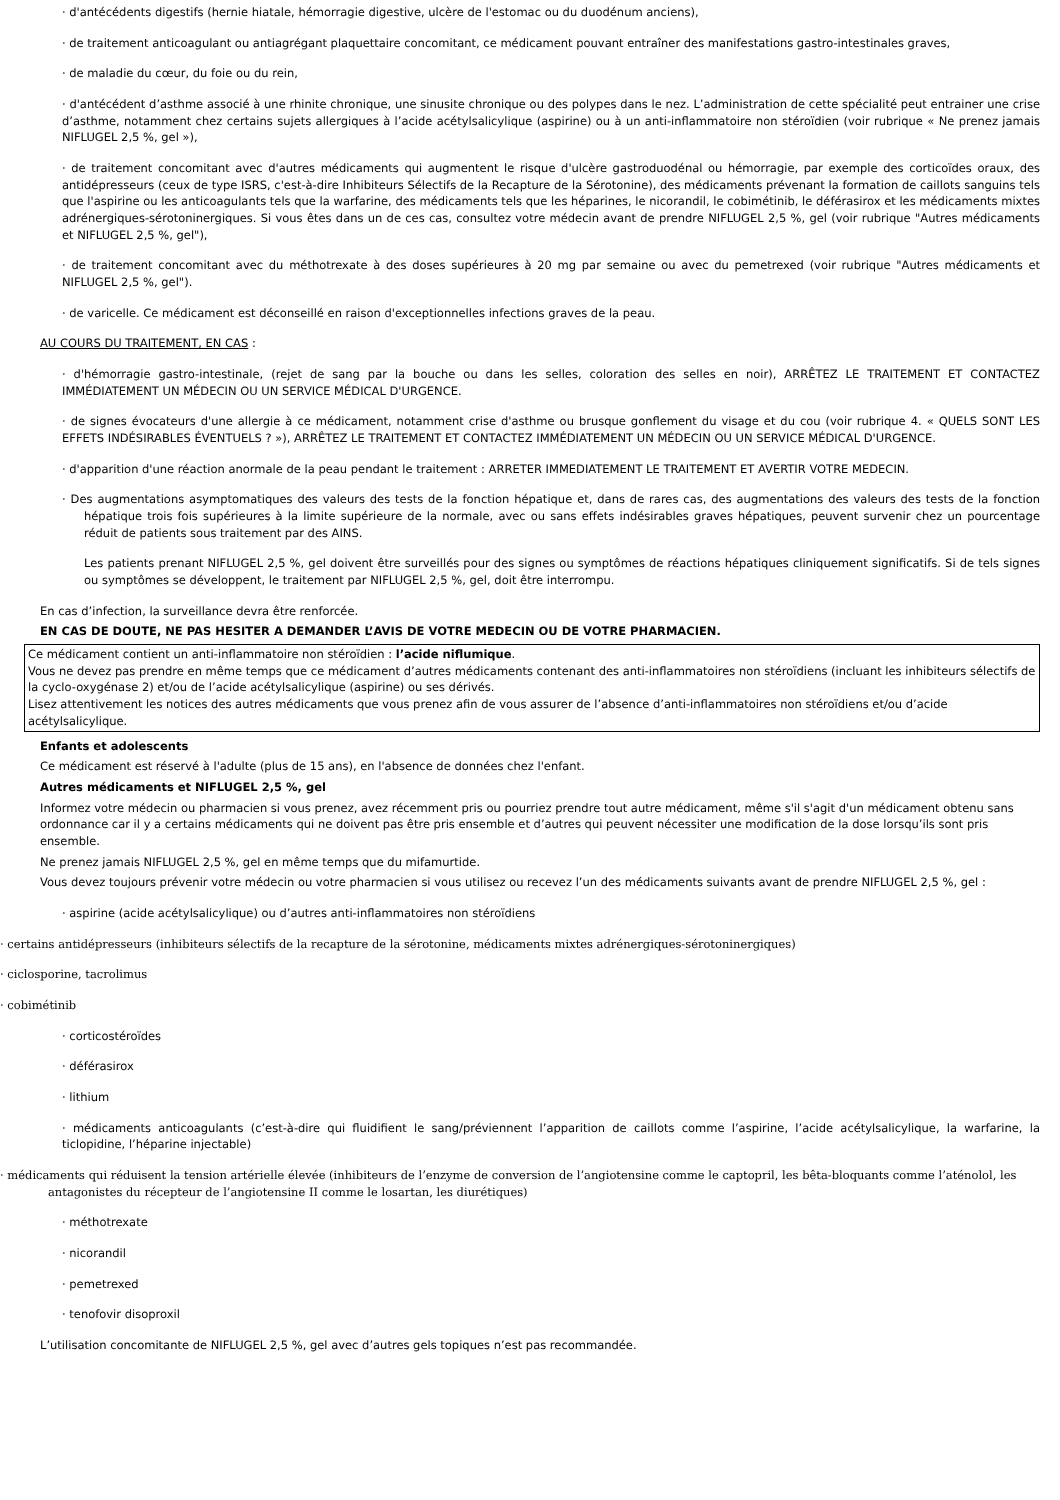· d'antécédents digestifs (hernie hiatale, hémorragie digestive, ulcère de l'estomac ou du duodénum anciens),
· de traitement anticoagulant ou antiagrégant plaquettaire concomitant, ce médicament pouvant entraîner des manifestations gastro-intestinales graves,
· de maladie du cœur, du foie ou du rein,
· d'antécédent d’asthme associé à une rhinite chronique, une sinusite chronique ou des polypes dans le nez. L’administration de cette spécialité peut entrainer une crise d’asthme, notamment chez certains sujets allergiques à l’acide acétylsalicylique (aspirine) ou à un anti-inflammatoire non stéroïdien (voir rubrique « Ne prenez jamais NIFLUGEL 2,5 %, gel »),
· de traitement concomitant avec d'autres médicaments qui augmentent le risque d'ulcère gastroduodénal ou hémorragie, par exemple des corticoïdes oraux, des antidépresseurs (ceux de type ISRS, c'est-à-dire Inhibiteurs Sélectifs de la Recapture de la Sérotonine), des médicaments prévenant la formation de caillots sanguins tels que l'aspirine ou les anticoagulants tels que la warfarine, des médicaments tels que les héparines, le nicorandil, le cobimétinib, le déférasirox et les médicaments mixtes adrénergiques-sérotoninergiques. Si vous êtes dans un de ces cas, consultez votre médecin avant de prendre NIFLUGEL 2,5 %, gel (voir rubrique "Autres médicaments et NIFLUGEL 2,5 %, gel"),
· de traitement concomitant avec du méthotrexate à des doses supérieures à 20 mg par semaine ou avec du pemetrexed (voir rubrique "Autres médicaments et NIFLUGEL 2,5 %, gel").
· de varicelle. Ce médicament est déconseillé en raison d'exceptionnelles infections graves de la peau.
AU COURS DU TRAITEMENT, EN CAS :
· d'hémorragie gastro-intestinale, (rejet de sang par la bouche ou dans les selles, coloration des selles en noir), ARRÊTEZ LE TRAITEMENT ET CONTACTEZ IMMÉDIATEMENT UN MÉDECIN OU UN SERVICE MÉDICAL D'URGENCE.
· de signes évocateurs d'une allergie à ce médicament, notamment crise d'asthme ou brusque gonflement du visage et du cou (voir rubrique 4. « QUELS SONT LES EFFETS INDÉSIRABLES ÉVENTUELS ? »), ARRÊTEZ LE TRAITEMENT ET CONTACTEZ IMMÉDIATEMENT UN MÉDECIN OU UN SERVICE MÉDICAL D'URGENCE.
· d'apparition d'une réaction anormale de la peau pendant le traitement : ARRETER IMMEDIATEMENT LE TRAITEMENT ET AVERTIR VOTRE MEDECIN.
· Des augmentations asymptomatiques des valeurs des tests de la fonction hépatique et, dans de rares cas, des augmentations des valeurs des tests de la fonction hépatique trois fois supérieures à la limite supérieure de la normale, avec ou sans effets indésirables graves hépatiques, peuvent survenir chez un pourcentage réduit de patients sous traitement par des AINS.
Les patients prenant NIFLUGEL 2,5 %, gel doivent être surveillés pour des signes ou symptômes de réactions hépatiques cliniquement significatifs. Si de tels signes ou symptômes se développent, le traitement par NIFLUGEL 2,5 %, gel, doit être interrompu.
En cas d’infection, la surveillance devra être renforcée.
EN CAS DE DOUTE, NE PAS HESITER A DEMANDER L’AVIS DE VOTRE MEDECIN OU DE VOTRE PHARMACIEN.
Ce médicament contient un anti-inflammatoire non stéroïdien : l’acide niflumique.
Vous ne devez pas prendre en même temps que ce médicament d’autres médicaments contenant des anti-inflammatoires non stéroïdiens (incluant les inhibiteurs sélectifs de la cyclo-oxygénase 2) et/ou de l’acide acétylsalicylique (aspirine) ou ses dérivés.
Lisez attentivement les notices des autres médicaments que vous prenez afin de vous assurer de l’absence d’anti-inflammatoires non stéroïdiens et/ou d’acide acétylsalicylique.
Enfants et adolescents
Ce médicament est réservé à l'adulte (plus de 15 ans), en l'absence de données chez l'enfant.
Autres médicaments et NIFLUGEL 2,5 %, gel
Informez votre médecin ou pharmacien si vous prenez, avez récemment pris ou pourriez prendre tout autre médicament, même s'il s'agit d'un médicament obtenu sans ordonnance car il y a certains médicaments qui ne doivent pas être pris ensemble et d’autres qui peuvent nécessiter une modification de la dose lorsqu’ils sont pris ensemble.
Ne prenez jamais NIFLUGEL 2,5 %, gel en même temps que du mifamurtide.
Vous devez toujours prévenir votre médecin ou votre pharmacien si vous utilisez ou recevez l’un des médicaments suivants avant de prendre NIFLUGEL 2,5 %, gel :
· aspirine (acide acétylsalicylique) ou d’autres anti-inflammatoires non stéroïdiens
· certains antidépresseurs (inhibiteurs sélectifs de la recapture de la sérotonine, médicaments mixtes adrénergiques-sérotoninergiques)
· ciclosporine, tacrolimus
· cobimétinib
· corticostéroïdes
· déférasirox
· lithium
· médicaments anticoagulants (c’est-à-dire qui fluidifient le sang/préviennent l’apparition de caillots comme l’aspirine, l’acide acétylsalicylique, la warfarine, la ticlopidine, l’héparine injectable)
· médicaments qui réduisent la tension artérielle élevée (inhibiteurs de l’enzyme de conversion de l’angiotensine comme le captopril, les bêta-bloquants comme l’aténolol, les antagonistes du récepteur de l’angiotensine II comme le losartan, les diurétiques)
· méthotrexate
· nicorandil
· pemetrexed
· tenofovir disoproxil
L’utilisation concomitante de NIFLUGEL 2,5 %, gel avec d’autres gels topiques n’est pas recommandée.